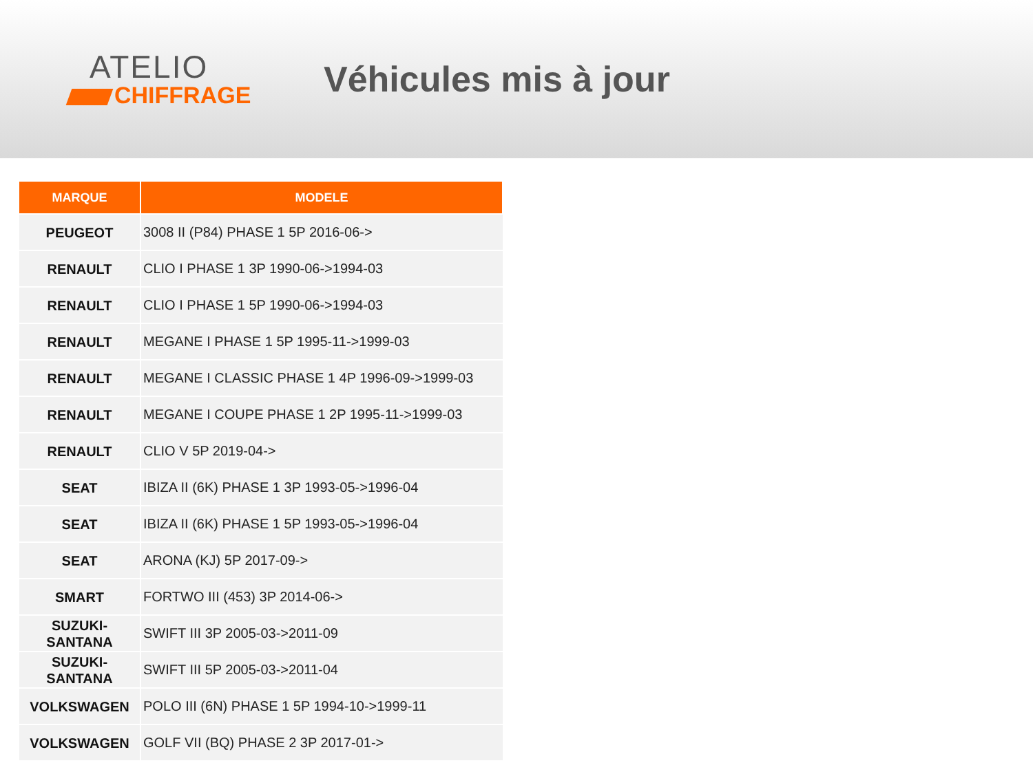ATELIO
CHIFFRAGE
Véhicules mis à jour
| MARQUE | MODELE |
| --- | --- |
| PEUGEOT | 3008 II (P84) PHASE 1 5P 2016-06-> |
| RENAULT | CLIO I PHASE 1 3P 1990-06->1994-03 |
| RENAULT | CLIO I PHASE 1 5P 1990-06->1994-03 |
| RENAULT | MEGANE I PHASE 1 5P 1995-11->1999-03 |
| RENAULT | MEGANE I CLASSIC PHASE 1 4P 1996-09->1999-03 |
| RENAULT | MEGANE I COUPE PHASE 1 2P 1995-11->1999-03 |
| RENAULT | CLIO V 5P 2019-04-> |
| SEAT | IBIZA II (6K) PHASE 1 3P 1993-05->1996-04 |
| SEAT | IBIZA II (6K) PHASE 1 5P 1993-05->1996-04 |
| SEAT | ARONA (KJ) 5P 2017-09-> |
| SMART | FORTWO III (453) 3P 2014-06-> |
| SUZUKI- SANTANA | SWIFT III 3P 2005-03->2011-09 |
| SUZUKI- SANTANA | SWIFT III 5P 2005-03->2011-04 |
| VOLKSWAGEN | POLO III (6N) PHASE 1 5P 1994-10->1999-11 |
| VOLKSWAGEN | GOLF VII (BQ) PHASE 2 3P 2017-01-> |